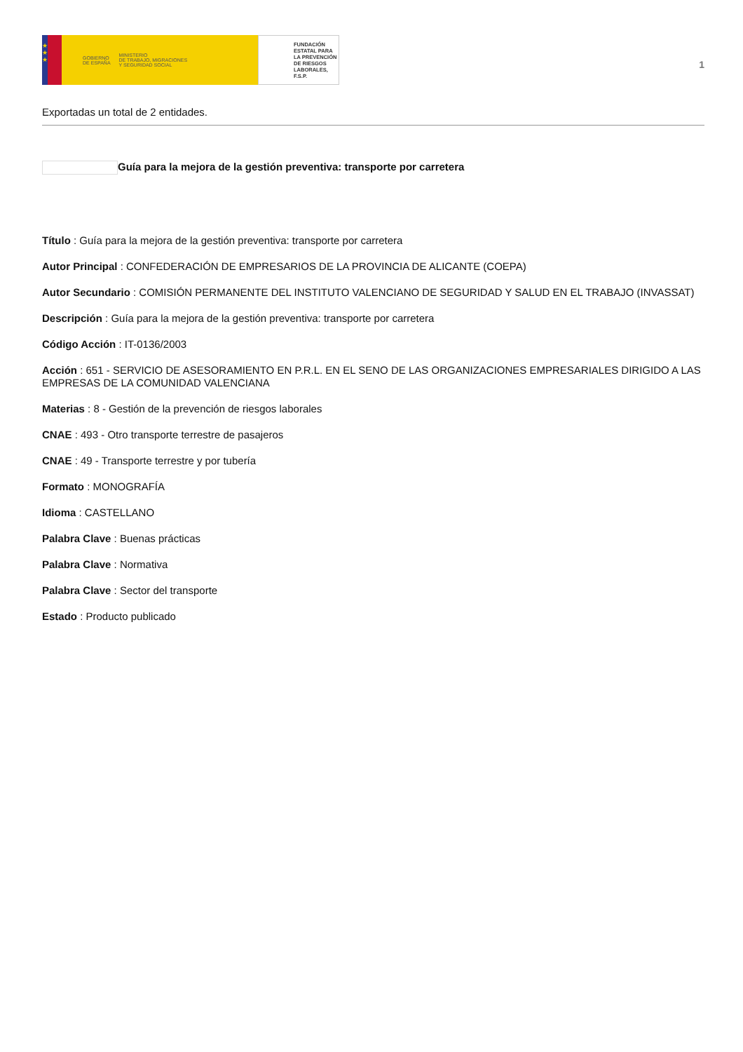★
★
★
GOBIERNO
DE ESPAÑA MINISTERIO
DE TRABAJO, MIGRACIONES
Y SEGURIDAD SOCIAL
FUNDACIÓN
ESTATAL PARA
LA PREVENCIÓN
DE RIESGOS
LABORALES, F.S.P.
1
Exportadas un total de 2 entidades.
Guía para la mejora de la gestión preventiva: transporte por carretera
Título : Guía para la mejora de la gestión preventiva: transporte por carretera
Autor Principal : CONFEDERACIÓN DE EMPRESARIOS DE LA PROVINCIA DE ALICANTE (COEPA)
Autor Secundario : COMISIÓN PERMANENTE DEL INSTITUTO VALENCIANO DE SEGURIDAD Y SALUD EN EL TRABAJO (INVASSAT)
Descripción : Guía para la mejora de la gestión preventiva: transporte por carretera
Código Acción : IT-0136/2003
Acción : 651 - SERVICIO DE ASESORAMIENTO EN P.R.L. EN EL SENO DE LAS ORGANIZACIONES EMPRESARIALES DIRIGIDO A LAS EMPRESAS DE LA COMUNIDAD VALENCIANA
Materias : 8 - Gestión de la prevención de riesgos laborales
CNAE : 493 - Otro transporte terrestre de pasajeros
CNAE : 49 - Transporte terrestre y por tubería
Formato : MONOGRAFÍA
Idioma : CASTELLANO
Palabra Clave : Buenas prácticas
Palabra Clave : Normativa
Palabra Clave : Sector del transporte
Estado : Producto publicado